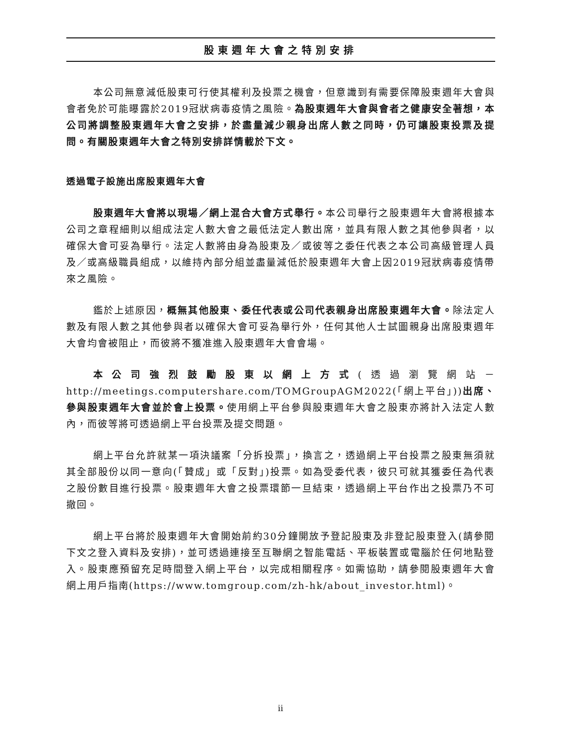股東週年大會之特別安排
本公司無意減低股東可行使其權利及投票之機會，但意識到有需要保障股東週年大會與會者免於可能曝露於2019冠狀病毒疫情之風險。為股東週年大會與會者之健康安全著想，本公司將調整股東週年大會之安排，於盡量減少親身出席人數之同時，仍可讓股東投票及提問。有關股東週年大會之特別安排詳情載於下文。
透過電子設施出席股東週年大會
股東週年大會將以現場／網上混合大會方式舉行。本公司舉行之股東週年大會將根據本公司之章程細則以組成法定人數大會之最低法定人數出席，並具有限人數之其他參與者，以確保大會可妥為舉行。法定人數將由身為股東及／或彼等之委任代表之本公司高級管理人員及／或高級職員組成，以維持內部分組並盡量減低於股東週年大會上因2019冠狀病毒疫情帶來之風險。
鑑於上述原因，概無其他股東、委任代表或公司代表親身出席股東週年大會。除法定人數及有限人數之其他參與者以確保大會可妥為舉行外，任何其他人士試圖親身出席股東週年大會均會被阻止，而彼將不獲准進入股東週年大會會場。
本公司強烈鼓勵股東以網上方式(透過瀏覽網站－http://meetings.computershare.com/TOMGroupAGM2022(「網上平台」))出席、參與股東週年大會並於會上投票。使用網上平台參與股東週年大會之股東亦將計入法定人數內，而彼等將可透過網上平台投票及提交問題。
網上平台允許就某一項決議案「分拆投票」，換言之，透過網上平台投票之股東無須就其全部股份以同一意向(「贊成」或「反對」)投票。如為受委代表，彼只可就其獲委任為代表之股份數目進行投票。股東週年大會之投票環節一旦結束，透過網上平台作出之投票乃不可撤回。
網上平台將於股東週年大會開始前約30分鐘開放予登記股東及非登記股東登入(請參閱下文之登入資料及安排)，並可透過連接至互聯網之智能電話、平板裝置或電腦於任何地點登入。股東應預留充足時間登入網上平台，以完成相關程序。如需協助，請參閱股東週年大會網上用戶指南(https://www.tomgroup.com/zh-hk/about_investor.html)。
ii